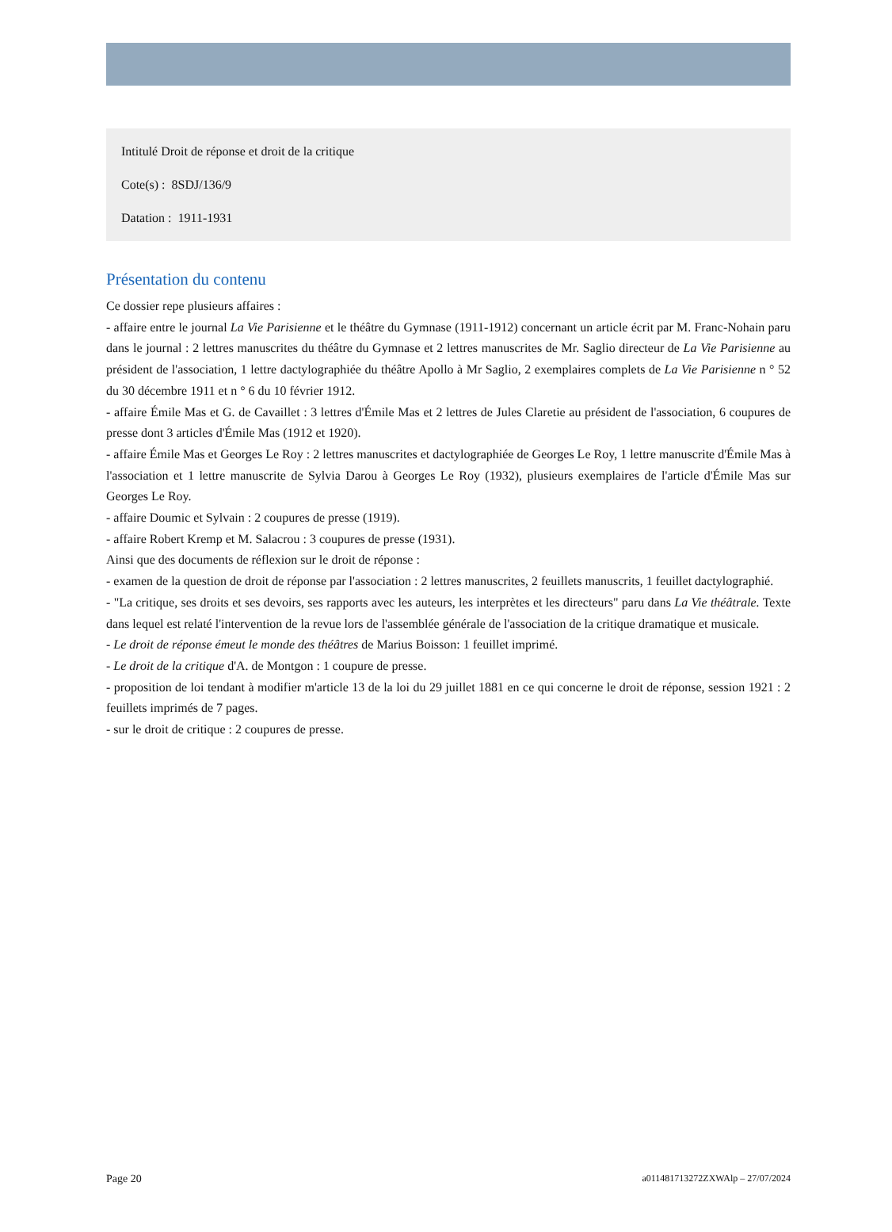Intitulé Droit de réponse et droit de la critique
Cote(s) : 8SDJ/136/9
Datation : 1911-1931
Présentation du contenu
Ce dossier repe plusieurs affaires :
- affaire entre le journal La Vie Parisienne et le théâtre du Gymnase (1911-1912) concernant un article écrit par M. Franc-Nohain paru dans le journal : 2 lettres manuscrites du théâtre du Gymnase et 2 lettres manuscrites de Mr. Saglio directeur de La Vie Parisienne au président de l'association, 1 lettre dactylographiée du théâtre Apollo à Mr Saglio, 2 exemplaires complets de La Vie Parisienne n ° 52 du 30 décembre 1911 et n ° 6 du 10 février 1912.
- affaire Émile Mas et G. de Cavaillet : 3 lettres d'Émile Mas et 2 lettres de Jules Claretie au président de l'association, 6 coupures de presse dont 3 articles d'Émile Mas (1912 et 1920).
- affaire Émile Mas et Georges Le Roy : 2 lettres manuscrites et dactylographiée de Georges Le Roy, 1 lettre manuscrite d'Émile Mas à l'association et 1 lettre manuscrite de Sylvia Darou à Georges Le Roy (1932), plusieurs exemplaires de l'article d'Émile Mas sur Georges Le Roy.
- affaire Doumic et Sylvain : 2 coupures de presse (1919).
- affaire Robert Kremp et M. Salacrou : 3 coupures de presse (1931).
Ainsi que des documents de réflexion sur le droit de réponse :
- examen de la question de droit de réponse par l'association : 2 lettres manuscrites, 2 feuillets manuscrits, 1 feuillet dactylographié.
- "La critique, ses droits et ses devoirs, ses rapports avec les auteurs, les interprètes et les directeurs" paru dans La Vie théâtrale. Texte dans lequel est relaté l'intervention de la revue lors de l'assemblée générale de l'association de la critique dramatique et musicale.
- Le droit de réponse émeut le monde des théâtres de Marius Boisson: 1 feuillet imprimé.
- Le droit de la critique d'A. de Montgon : 1 coupure de presse.
- proposition de loi tendant à modifier m'article 13 de la loi du 29 juillet 1881 en ce qui concerne le droit de réponse, session 1921 : 2 feuillets imprimés de 7 pages.
- sur le droit de critique : 2 coupures de presse.
Page 20 a011481713272ZXWAlp – 27/07/2024